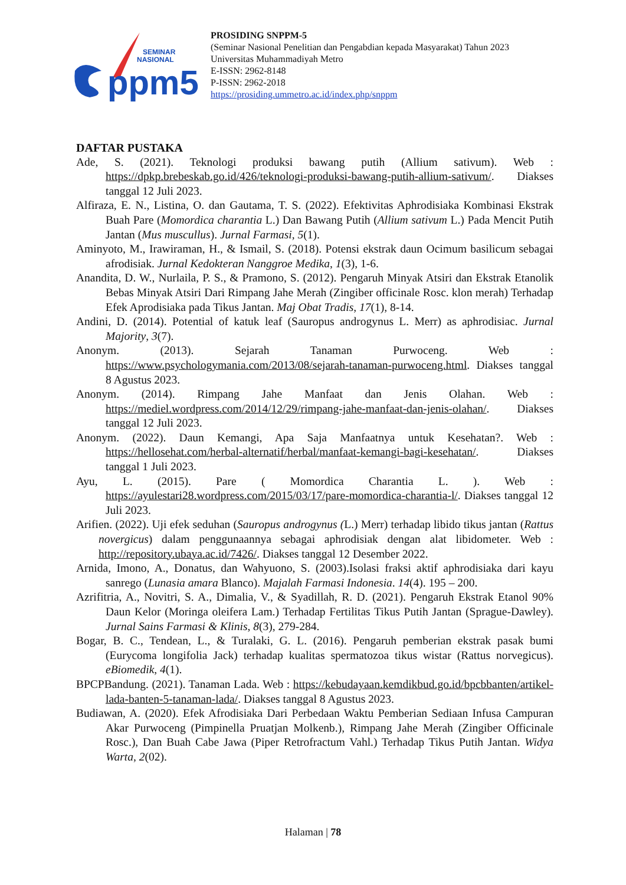ppm5
SEMINAR
NASIONAL
PROSIDING SNPPM-5
(Seminar Nasional Penelitian dan Pengabdian kepada Masyarakat) Tahun 2023
Universitas Muhammadiyah Metro
E-ISSN: 2962-8148
P-ISSN: 2962-2018
https://prosiding.ummetro.ac.id/index.php/snppm
DAFTAR PUSTAKA
Ade, S. (2021). Teknologi produksi bawang putih (Allium sativum). Web : https://dpkp.brebeskab.go.id/426/teknologi-produksi-bawang-putih-allium-sativum/. Diakses tanggal 12 Juli 2023.
Alfiraza, E. N., Listina, O. dan Gautama, T. S. (2022). Efektivitas Aphrodisiaka Kombinasi Ekstrak Buah Pare (Momordica charantia L.) Dan Bawang Putih (Allium sativum L.) Pada Mencit Putih Jantan (Mus muscullus). Jurnal Farmasi, 5(1).
Aminyoto, M., Irawiraman, H., & Ismail, S. (2018). Potensi ekstrak daun Ocimum basilicum sebagai afrodisiak. Jurnal Kedokteran Nanggroe Medika, 1(3), 1-6.
Anandita, D. W., Nurlaila, P. S., & Pramono, S. (2012). Pengaruh Minyak Atsiri dan Ekstrak Etanolik Bebas Minyak Atsiri Dari Rimpang Jahe Merah (Zingiber officinale Rosc. klon merah) Terhadap Efek Aprodisiaka pada Tikus Jantan. Maj Obat Tradis, 17(1), 8-14.
Andini, D. (2014). Potential of katuk leaf (Sauropus androgynus L. Merr) as aphrodisiac. Jurnal Majority, 3(7).
Anonym. (2013). Sejarah Tanaman Purwoceng. Web : https://www.psychologymania.com/2013/08/sejarah-tanaman-purwoceng.html. Diakses tanggal 8 Agustus 2023.
Anonym. (2014). Rimpang Jahe Manfaat dan Jenis Olahan. Web : https://mediel.wordpress.com/2014/12/29/rimpang-jahe-manfaat-dan-jenis-olahan/. Diakses tanggal 12 Juli 2023.
Anonym. (2022). Daun Kemangi, Apa Saja Manfaatnya untuk Kesehatan?. Web : https://hellosehat.com/herbal-alternatif/herbal/manfaat-kemangi-bagi-kesehatan/. Diakses tanggal 1 Juli 2023.
Ayu, L. (2015). Pare ( Momordica Charantia L. ). Web : https://ayulestari28.wordpress.com/2015/03/17/pare-momordica-charantia-l/. Diakses tanggal 12 Juli 2023.
Arifien. (2022). Uji efek seduhan (Sauropus androgynus (L.) Merr) terhadap libido tikus jantan (Rattus novergicus) dalam penggunaannya sebagai aphrodisiak dengan alat libidometer. Web : http://repository.ubaya.ac.id/7426/. Diakses tanggal 12 Desember 2022.
Arnida, Imono, A., Donatus, dan Wahyuono, S. (2003).Isolasi fraksi aktif aphrodisiaka dari kayu sanrego (Lunasia amara Blanco). Majalah Farmasi Indonesia. 14(4). 195 – 200.
Azrifitria, A., Novitri, S. A., Dimalia, V., & Syadillah, R. D. (2021). Pengaruh Ekstrak Etanol 90% Daun Kelor (Moringa oleifera Lam.) Terhadap Fertilitas Tikus Putih Jantan (Sprague-Dawley). Jurnal Sains Farmasi & Klinis, 8(3), 279-284.
Bogar, B. C., Tendean, L., & Turalaki, G. L. (2016). Pengaruh pemberian ekstrak pasak bumi (Eurycoma longifolia Jack) terhadap kualitas spermatozoa tikus wistar (Rattus norvegicus). eBiomedik, 4(1).
BPCPBandung. (2021). Tanaman Lada. Web : https://kebudayaan.kemdikbud.go.id/bpcbbanten/artikel-lada-banten-5-tanaman-lada/. Diakses tanggal 8 Agustus 2023.
Budiawan, A. (2020). Efek Afrodisiaka Dari Perbedaan Waktu Pemberian Sediaan Infusa Campuran Akar Purwoceng (Pimpinella Pruatjan Molkenb.), Rimpang Jahe Merah (Zingiber Officinale Rosc.), Dan Buah Cabe Jawa (Piper Retrofractum Vahl.) Terhadap Tikus Putih Jantan. Widya Warta, 2(02).
Halaman | 78